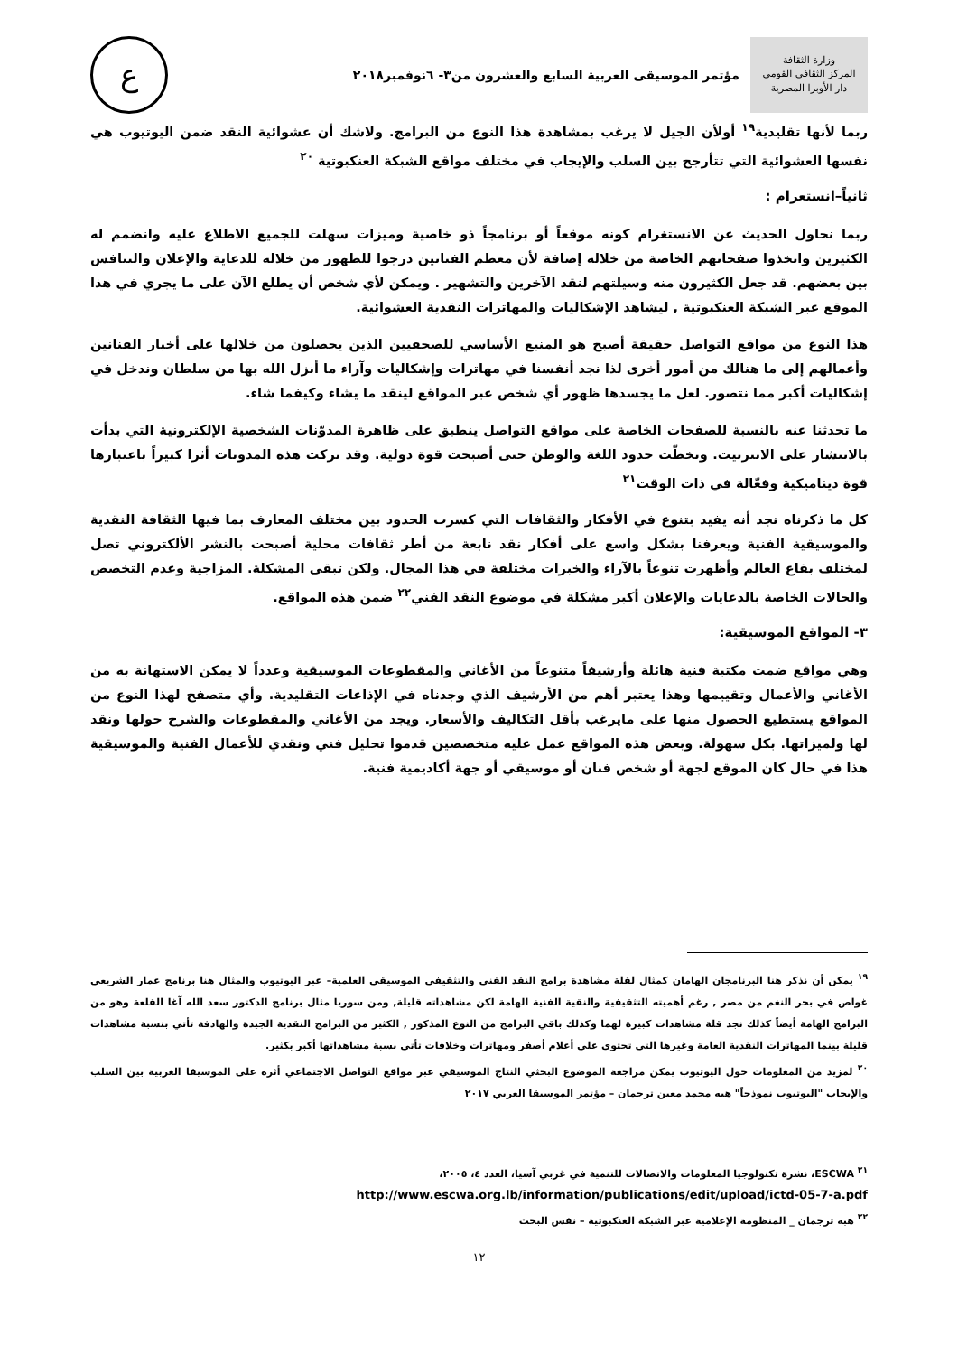وزارة الثقافة
المركز الثقافي القومي
دار الأوبرا المصرية
مؤتمر الموسيقى العربية السابع والعشرون من٣- ٦نوفمبر٢٠١٨
ع
ربما لأنها تقليدية<sup>١٩</sup> أولأن الجيل لا يرغب بمشاهدة هذا النوع من البرامج. ولاشك أن عشوائية النقد ضمن اليوتيوب هي نفسها العشوائية التي تتأرجح بين السلب والإيجاب في مختلف مواقع الشبكة العنكبوتية <sup>٢٠</sup>
ثانياً–انستعرام :
ربما نحاول الحديث عن الانستغرام كونه موقعاً أو برنامجاً ذو خاصية وميزات سهلت للجميع الاطلاع عليه وانضمم له الكثيرين واتخذوا صفحاتهم الخاصة من خلاله إضافة لأن معظم الفنانين درجوا للظهور من خلاله للدعاية والإعلان والتنافس بين بعضهم. قد جعل الكثيرون منه وسيلتهم لنقد الآخرين والتشهير . ويمكن لأي شخص أن يطلع الآن على ما يجري في هذا الموقع عبر الشبكة العنكبوتية , ليشاهد الإشكاليات والمهاترات النقدية العشوائية.
هذا النوع من مواقع التواصل حقيقة أصبح هو المنبع الأساسي للصحفيين الذين يحصلون من خلالها على أخبار الفنانين وأعمالهم إلى ما هنالك من أمور أخرى لذا نجد أنفسنا في مهاترات وإشكاليات وآراء ما أنزل الله بها من سلطان وندخل في إشكاليات أكبر مما نتصور. لعل ما يجسدها ظهور أي شخص عبر المواقع لينقد ما يشاء وكيفما شاء.
ما تحدثنا عنه بالنسبة للصفحات الخاصة على مواقع التواصل ينطبق على ظاهرة المدوّنات الشخصية الإلكترونية التي بدأت بالانتشار على الانترنيت. وتخطّت حدود اللغة والوطن حتى أصبحت قوة دولية. وقد تركت هذه المدونات أثرا كبيراً باعتبارها قوة ديناميكية وفعّالة في ذات الوقت<sup>٢١</sup>
كل ما ذكرناه نجد أنه يفيد بتنوع في الأفكار والثقافات التي كسرت الحدود بين مختلف المعارف بما فيها الثقافة النقدية والموسيقية الفنية ويعرفنا بشكل واسع على أفكار نقد نابعة من أطر ثقافات محلية أصبحت بالنشر الألكتروني تصل لمختلف بقاع العالم وأظهرت تنوعاً بالآراء والخبرات مختلفة في هذا المجال. ولكن تبقى المشكلة. المزاجية وعدم التخصص والحالات الخاصة بالدعايات والإعلان أكبر مشكلة في موضوع النقد الفني<sup>٢٢</sup> ضمن هذه المواقع.
٣- المواقع الموسيقية:
وهي مواقع ضمت مكتبة فنية هائلة وأرشيفاً متنوعاً من الأغاني والمقطوعات الموسيقية وعدداً لا يمكن الاستهانة به من الأغاني والأعمال وتقييمها وهذا يعتبر أهم من الأرشيف الذي وجدناه في الإذاعات التقليدية. وأي متصفح لهذا النوع من المواقع يستطيع الحصول منها على مايرغب بأقل التكاليف والأسعار. ويجد من الأغاني والمقطوعات والشرح حولها ونقد لها ولميزاتها. بكل سهولة. وبعض هذه المواقع عمل عليه متخصصين قدموا تحليل فني ونقدي للأعمال الفنية والموسيقية هذا في حال كان الموقع لجهة أو شخص فنان أو موسيقي أو جهة أكاديمية فنية.
<sup>١٩</sup> يمكن أن نذكر هنا البرنامجان الهامان كمثال لقلة مشاهدة برامج النقد الفني والتثقيفي الموسيقي العلمية– عبر اليوتيوب والمثال هنا برنامج عمار الشريعي غواص في بحر النغم من مصر , رغم أهميته التثقيفية والنقية الفنية الهامة لكن مشاهداته قليلة, ومن سوريا مثال برنامج الدكتور سعد الله آغا القلعة وهو من البرامج الهامة أيضاً كذلك نجد قلة مشاهدات كبيرة لهما وكذلك باقي البرامج من النوع المذكور , الكثير من البرامج النقدية الجيدة والهادفة تأتي بنسبة مشاهدات قليلة بينما المهاترات النقدية العامة وغيرها التي تحتوي على أعلام أصفر ومهاترات وخلافات تأتي نسبة مشاهداتها أكبر بكثير.
<sup>٢٠</sup> لمزيد من المعلومات حول اليوتيوب يمكن مراجعة الموضوع البحثي النتاج الموسيقي عبر مواقع التواصل الاجتماعي أثره على الموسيقا العربية بين السلب والإيجاب "اليوتيوب نموذجاً" هبه محمد معين ترجمان – مؤتمر الموسيقا العربي ٢٠١٧
<sup>٢١</sup> ESCWA، نشرة تكنولوجيا المعلومات والاتصالات للتنمية في غربي آسيا، العدد ٤، ٢٠٠٥،
http://www.escwa.org.lb/information/publications/edit/upload/ictd-05-7-a.pdf
<sup>٢٢</sup> هبه ترجمان _ المنظومة الإعلامية عبر الشبكة العنكبوتية – نفس البحث
١٢